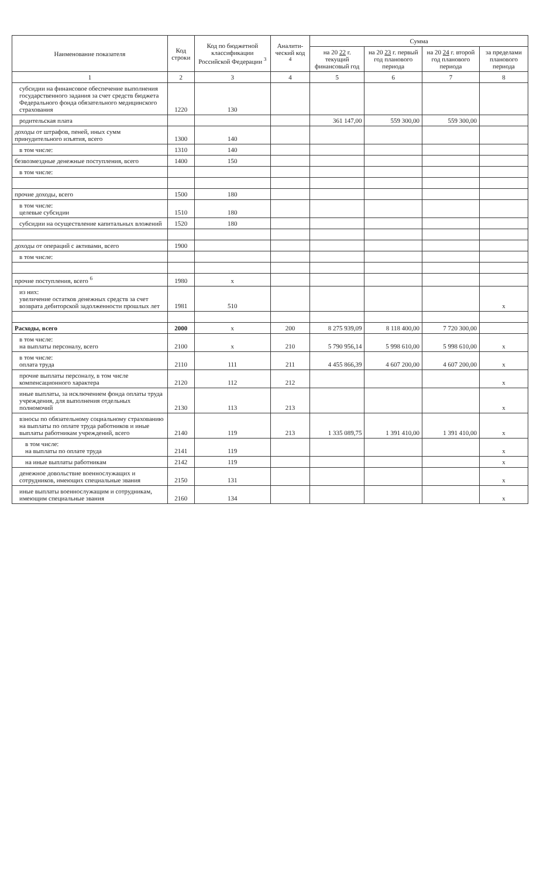| Наименование показателя | Код строки | Код по бюджетной классификации Российской Федерации <sup>3</sup> | Аналити-ческий код <sup>4</sup> | Сумма | | | |
| --- | --- | --- | --- | --- | --- | --- | --- |
| | | | | на 20 22 г. текущий финансовый год | на 20 23 г. первый год планового периода | на 20 24 г. второй год планового периода | за пределами планового периода |
| 1 | 2 | 3 | 4 | 5 | 6 | 7 | 8 |
| субсидии на финансовое обеспечение выполнения государственного задания за счет средств бюджета Федерального фонда обязательного медицинского страхования | 1220 | 130 | | | | | |
| родительская плата | | | | 361 147,00 | 559 300,00 | 559 300,00 | |
| доходы от штрафов, пеней, иных сумм принудительного изъятия, всего | 1300 | 140 | | | | | |
| в том числе: | 1310 | 140 | | | | | |
| безвозмездные денежные поступления, всего | 1400 | 150 | | | | | |
| в том числе: | | | | | | | |
| прочие доходы, всего | 1500 | 180 | | | | | |
| в том числе: целевые субсидии | 1510 | 180 | | | | | |
| субсидии на осуществление капитальных вложений | 1520 | 180 | | | | | |
| доходы от операций с активами, всего | 1900 | | | | | | |
| в том числе: | | | | | | | |
| прочие поступления, всего <sup>6</sup> | 1980 | x | | | | | |
| из них: увеличение остатков денежных средств за счет возврата дебиторской задолженности прошлых лет | 1981 | 510 | | | | | x |
| Расходы, всего | 2000 | x | 200 | 8 275 939,09 | 8 118 400,00 | 7 720 300,00 | |
| в том числе: на выплаты персоналу, всего | 2100 | x | 210 | 5 790 956,14 | 5 998 610,00 | 5 998 610,00 | x |
| в том числе: оплата труда | 2110 | 111 | 211 | 4 455 866,39 | 4 607 200,00 | 4 607 200,00 | x |
| прочие выплаты персоналу, в том числе компенсационного характера | 2120 | 112 | 212 | | | | x |
| иные выплаты, за исключением фонда оплаты труда учреждения, для выполнения отдельных полномочий | 2130 | 113 | 213 | | | | x |
| взносы по обязательному социальному страхованию на выплаты по оплате труда работников и иные выплаты работникам учреждений, всего | 2140 | 119 | 213 | 1 335 089,75 | 1 391 410,00 | 1 391 410,00 | x |
| в том числе: на выплаты по оплате труда | 2141 | 119 | | | | | x |
| на иные выплаты работникам | 2142 | 119 | | | | | x |
| денежное довольствие военнослужащих и сотрудников, имеющих специальные звания | 2150 | 131 | | | | | x |
| иные выплаты военнослужащим и сотрудникам, имеющим специальные звания | 2160 | 134 | | | | | x |